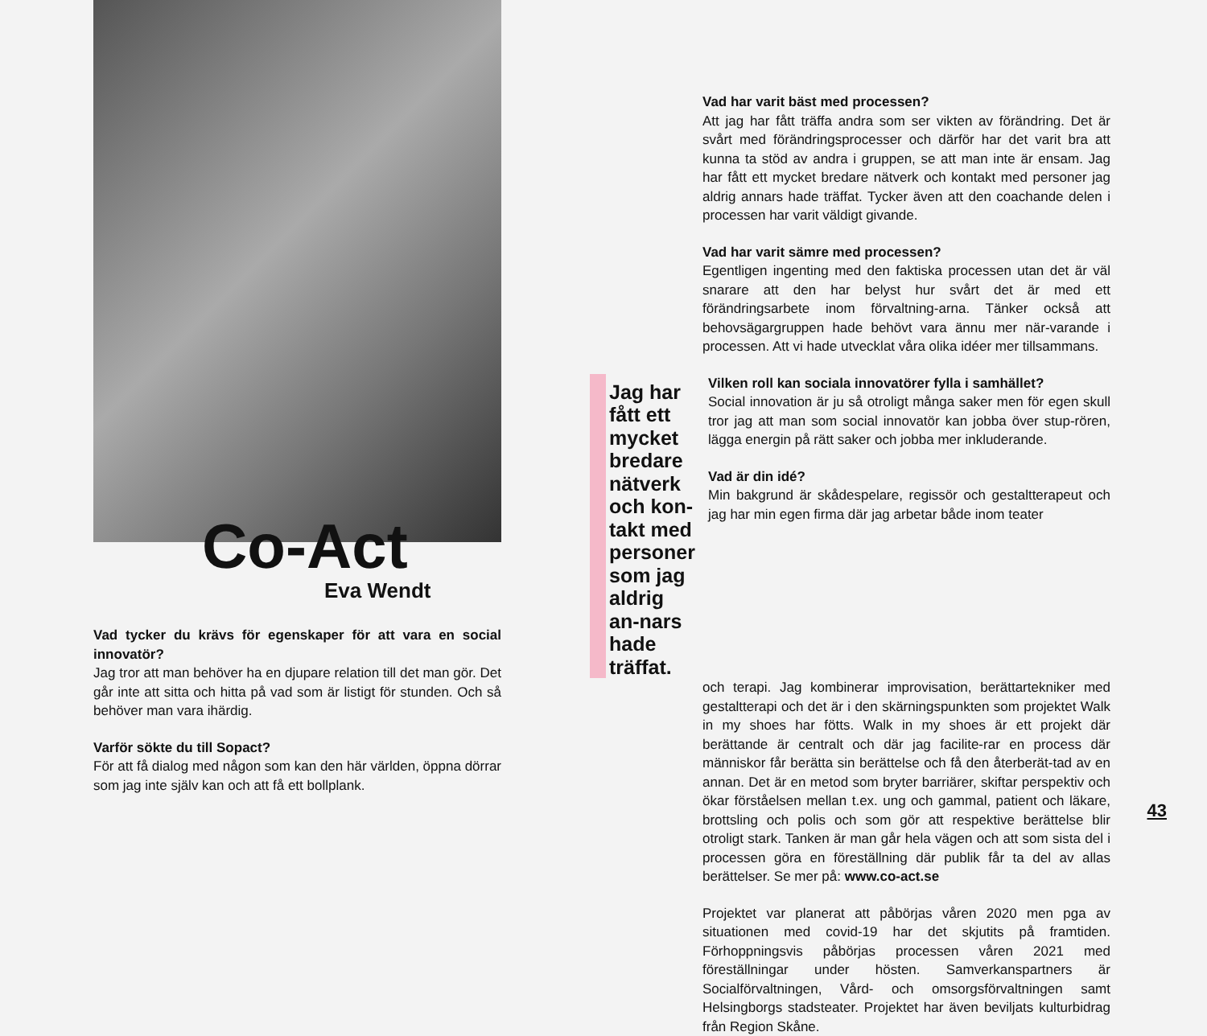Co-Act
Eva Wendt
Vad tycker du krävs för egenskaper för att vara en social innovatör?
Jag tror att man behöver ha en djupare relation till det man gör. Det går inte att sitta och hitta på vad som är listigt för stunden. Och så behöver man vara ihärdig.
Varför sökte du till Sopact?
För att få dialog med någon som kan den här världen, öppna dörrar som jag inte själv kan och att få ett bollplank.
Vad har varit bäst med processen?
Att jag har fått träffa andra som ser vikten av förändring. Det är svårt med förändringsprocesser och därför har det varit bra att kunna ta stöd av andra i gruppen, se att man inte är ensam. Jag har fått ett mycket bredare nätverk och kontakt med personer jag aldrig annars hade träffat. Tycker även att den coachande delen i processen har varit väldigt givande.
Vad har varit sämre med processen?
Egentligen ingenting med den faktiska processen utan det är väl snarare att den har belyst hur svårt det är med ett förändringsarbete inom förvaltning-arna. Tänker också att behovsägargruppen hade behövt vara ännu mer när-varande i processen. Att vi hade utvecklat våra olika idéer mer tillsammans.
Jag har fått ett mycket bredare nätverk och kon-takt med personer som jag aldrig an-nars hade träffat.
Vilken roll kan sociala innovatörer fylla i samhället?
Social innovation är ju så otroligt många saker men för egen skull tror jag att man som social innovatör kan jobba över stup-rören, lägga energin på rätt saker och jobba mer inkluderande.
Vad är din idé?
Min bakgrund är skådespelare, regissör och gestaltterapeut och jag har min egen firma där jag arbetar både inom teater
och terapi. Jag kombinerar improvisation, berättartekniker med gestaltterapi och det är i den skärningspunkten som projektet Walk in my shoes har fötts. Walk in my shoes är ett projekt där berättande är centralt och där jag facilite-rar en process där människor får berätta sin berättelse och få den återberät-tad av en annan. Det är en metod som bryter barriärer, skiftar perspektiv och ökar förståelsen mellan t.ex. ung och gammal, patient och läkare, brottsling och polis och som gör att respektive berättelse blir otroligt stark. Tanken är man går hela vägen och att som sista del i processen göra en föreställning där publik får ta del av allas berättelser. Se mer på: www.co-act.se
Projektet var planerat att påbörjas våren 2020 men pga av situationen med covid-19 har det skjutits på framtiden. Förhoppningsvis påbörjas processen våren 2021 med föreställningar under hösten. Samverkanspartners är Socialförvaltningen, Vård- och omsorgsförvaltningen samt Helsingborgs stadsteater. Projektet har även beviljats kulturbidrag från Region Skåne.
43